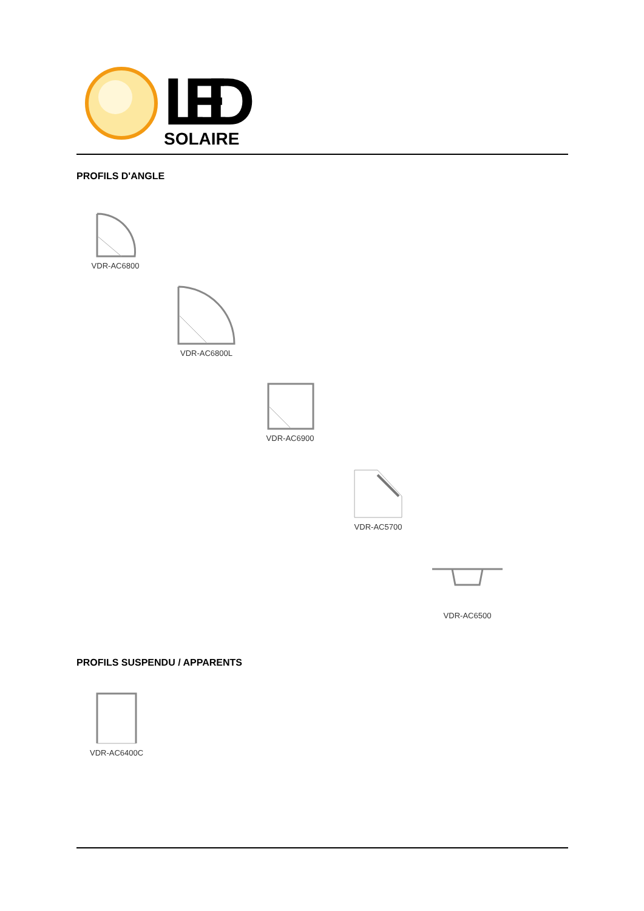LED
SOLAIRE
PROFILS D'ANGLE
VDR-AC6800
VDR-AC6800L
VDR-AC6900
VDR-AC5700
VDR-AC6500
PROFILS SUSPENDU / APPARENTS
VDR-AC6400C